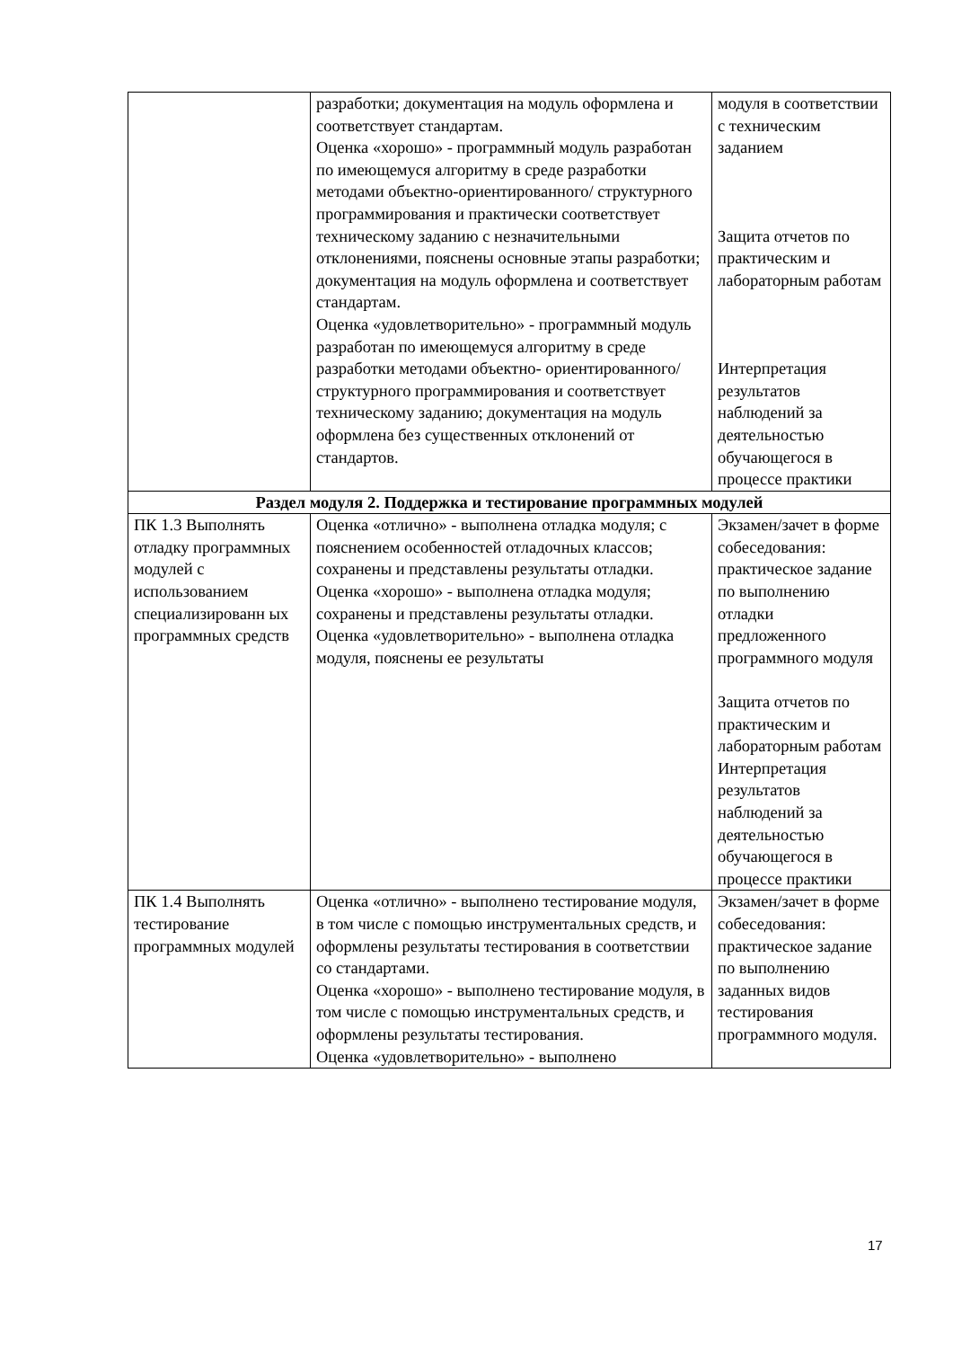| | разработки; документация на модуль оформлена и соответствует стандартам. Оценка «хорошо» - программный модуль разработан по имеющемуся алгоритму в среде разработки методами объектно-ориентированного/ структурного программирования и практически соответствует техническому заданию с незначительными отклонениями, пояснены основные этапы разработки; документация на модуль оформлена и соответствует стандартам. Оценка «удовлетворительно» - программный модуль разработан по имеющемуся алгоритму в среде разработки методами объектно- ориентированного/ структурного программирования и соответствует техническому заданию; документация на модуль оформлена без существенных отклонений от стандартов. | модуля в соответствии с техническим заданием Защита отчетов по практическим и лабораторным работам Интерпретация результатов наблюдений за деятельностью обучающегося в процессе практики |
| Раздел модуля 2. Поддержка и тестирование программных модулей | | |
| ПК 1.3 Выполнять отладку программных модулей с использованием специализированн ых программных средств | Оценка «отлично» - выполнена отладка модуля; с пояснением особенностей отладочных классов; сохранены и представлены результаты отладки. Оценка «хорошо» - выполнена отладка модуля; сохранены и представлены результаты отладки. Оценка «удовлетворительно» - выполнена отладка модуля, пояснены ее результаты | Экзамен/зачет в форме собеседования: практическое задание по выполнению отладки предложенного программного модуля Защита отчетов по практическим и лабораторным работам Интерпретация результатов наблюдений за деятельностью обучающегося в процессе практики |
| ПК 1.4 Выполнять тестирование программных модулей | Оценка «отлично» - выполнено тестирование модуля, в том числе с помощью инструментальных средств, и оформлены результаты тестирования в соответствии со стандартами. Оценка «хорошо» - выполнено тестирование модуля, в том числе с помощью инструментальных средств, и оформлены результаты тестирования. Оценка «удовлетворительно» - выполнено | Экзамен/зачет в форме собеседования: практическое задание по выполнению заданных видов тестирования программного модуля. |
17